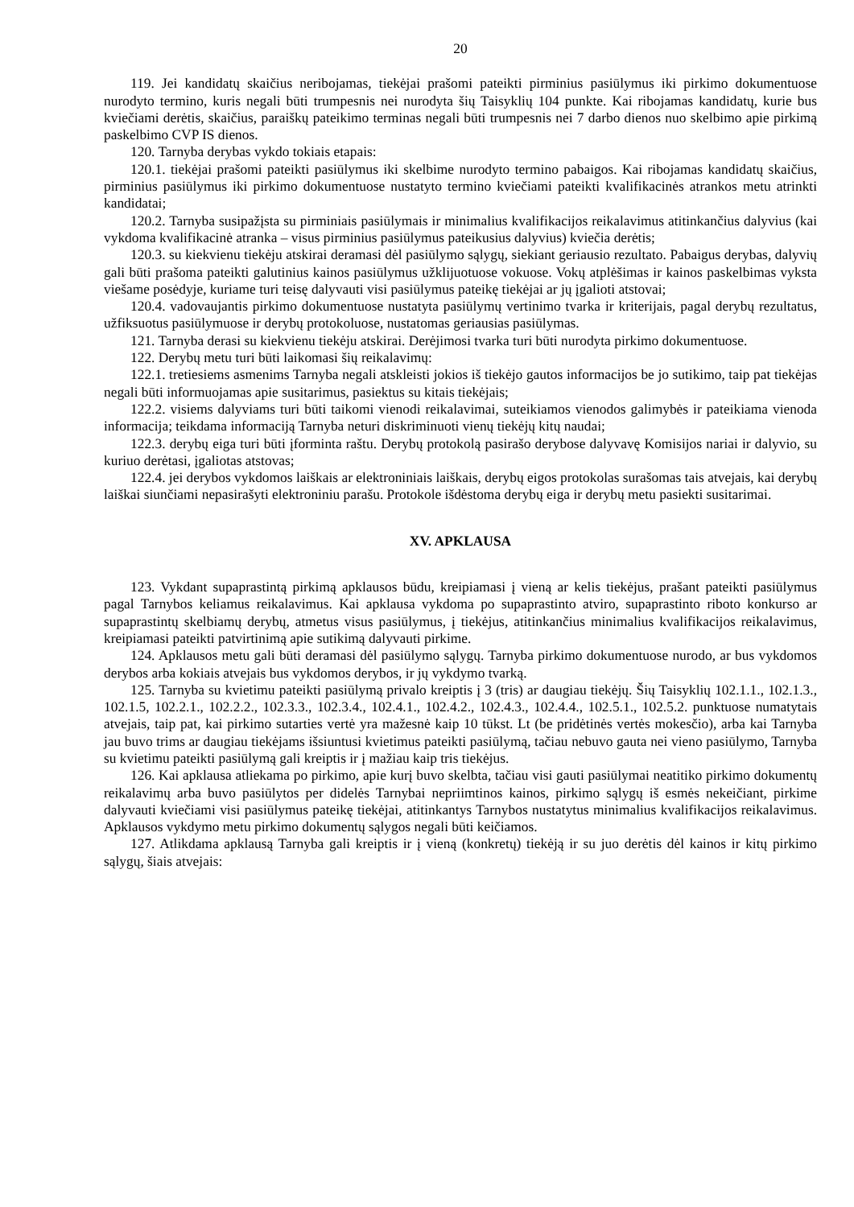20
119. Jei kandidatų skaičius neribojamas, tiekėjai prašomi pateikti pirminius pasiūlymus iki pirkimo dokumentuose nurodyto termino, kuris negali būti trumpesnis nei nurodyta šių Taisyklių 104 punkte. Kai ribojamas kandidatų, kurie bus kviečiami derėtis, skaičius, paraiškų pateikimo terminas negali būti trumpesnis nei 7 darbo dienos nuo skelbimo apie pirkimą paskelbimo CVP IS dienos.
120. Tarnyba derybas vykdo tokiais etapais:
120.1. tiekėjai prašomi pateikti pasiūlymus iki skelbime nurodyto termino pabaigos. Kai ribojamas kandidatų skaičius, pirminius pasiūlymus iki pirkimo dokumentuose nustatyto termino kviečiami pateikti kvalifikacinės atrankos metu atrinkti kandidatai;
120.2. Tarnyba susipažįsta su pirminiais pasiūlymais ir minimalius kvalifikacijos reikalavimus atitinkančius dalyvius (kai vykdoma kvalifikacinė atranka – visus pirminius pasiūlymus pateikusius dalyvius) kviečia derėtis;
120.3. su kiekvienu tiekėju atskirai deramasi dėl pasiūlymo sąlygų, siekiant geriausio rezultato. Pabaigus derybas, dalyvių gali būti prašoma pateikti galutinius kainos pasiūlymus užklijuotuose vokuose. Vokų atplėšimas ir kainos paskelbimas vyksta viešame posėdyje, kuriame turi teisę dalyvauti visi pasiūlymus pateikę tiekėjai ar jų įgalioti atstovai;
120.4. vadovaujantis pirkimo dokumentuose nustatyta pasiūlymų vertinimo tvarka ir kriterijais, pagal derybų rezultatus, užfiksuotus pasiūlymuose ir derybų protokoluose, nustatomas geriausias pasiūlymas.
121. Tarnyba derasi su kiekvienu tiekėju atskirai. Derėjimosi tvarka turi būti nurodyta pirkimo dokumentuose.
122. Derybų metu turi būti laikomasi šių reikalavimų:
122.1. tretiesiems asmenims Tarnyba negali atskleisti jokios iš tiekėjo gautos informacijos be jo sutikimo, taip pat tiekėjas negali būti informuojamas apie susitarimus, pasiektus su kitais tiekėjais;
122.2. visiems dalyviams turi būti taikomi vienodi reikalavimai, suteikiamos vienodos galimybės ir pateikiama vienoda informacija; teikdama informaciją Tarnyba neturi diskriminuoti vienų tiekėjų kitų naudai;
122.3. derybų eiga turi būti įforminta raštu. Derybų protokolą pasirašo derybose dalyvavę Komisijos nariai ir dalyvio, su kuriuo derėtasi, įgaliotas atstovas;
122.4. jei derybos vykdomos laiškais ar elektroniniais laiškais, derybų eigos protokolas surašomas tais atvejais, kai derybų laiškai siunčiami nepasirašyti elektroniniu parašu. Protokole išdėstoma derybų eiga ir derybų metu pasiekti susitarimai.
XV. APKLAUSA
123. Vykdant supaprastintą pirkimą apklausos būdu, kreipiamasi į vieną ar kelis tiekėjus, prašant pateikti pasiūlymus pagal Tarnybos keliamus reikalavimus. Kai apklausa vykdoma po supaprastinto atviro, supaprastinto riboto konkurso ar supaprastintų skelbiamų derybų, atmetus visus pasiūlymus, į tiekėjus, atitinkančius minimalius kvalifikacijos reikalavimus, kreipiamasi pateikti patvirtinimą apie sutikimą dalyvauti pirkime.
124. Apklausos metu gali būti deramasi dėl pasiūlymo sąlygų. Tarnyba pirkimo dokumentuose nurodo, ar bus vykdomos derybos arba kokiais atvejais bus vykdomos derybos, ir jų vykdymo tvarką.
125. Tarnyba su kvietimu pateikti pasiūlymą privalo kreiptis į 3 (tris) ar daugiau tiekėjų. Šių Taisyklių 102.1.1., 102.1.3., 102.1.5, 102.2.1., 102.2.2., 102.3.3., 102.3.4., 102.4.1., 102.4.2., 102.4.3., 102.4.4., 102.5.1., 102.5.2. punktuose numatytais atvejais, taip pat, kai pirkimo sutarties vertė yra mažesnė kaip 10 tūkst. Lt (be pridėtinės vertės mokesčio), arba kai Tarnyba jau buvo trims ar daugiau tiekėjams išsiuntusi kvietimus pateikti pasiūlymą, tačiau nebuvo gauta nei vieno pasiūlymo, Tarnyba su kvietimu pateikti pasiūlymą gali kreiptis ir į mažiau kaip tris tiekėjus.
126. Kai apklausa atliekama po pirkimo, apie kurį buvo skelbta, tačiau visi gauti pasiūlymai neatitiko pirkimo dokumentų reikalavimų arba buvo pasiūlytos per didelės Tarnybai nepriimtinos kainos, pirkimo sąlygų iš esmės nekeičiant, pirkime dalyvauti kviečiami visi pasiūlymus pateikę tiekėjai, atitinkantys Tarnybos nustatytus minimalius kvalifikacijos reikalavimus. Apklausos vykdymo metu pirkimo dokumentų sąlygos negali būti keičiamos.
127. Atlikdama apklausą Tarnyba gali kreiptis ir į vieną (konkretų) tiekėją ir su juo derėtis dėl kainos ir kitų pirkimo sąlygų, šiais atvejais: